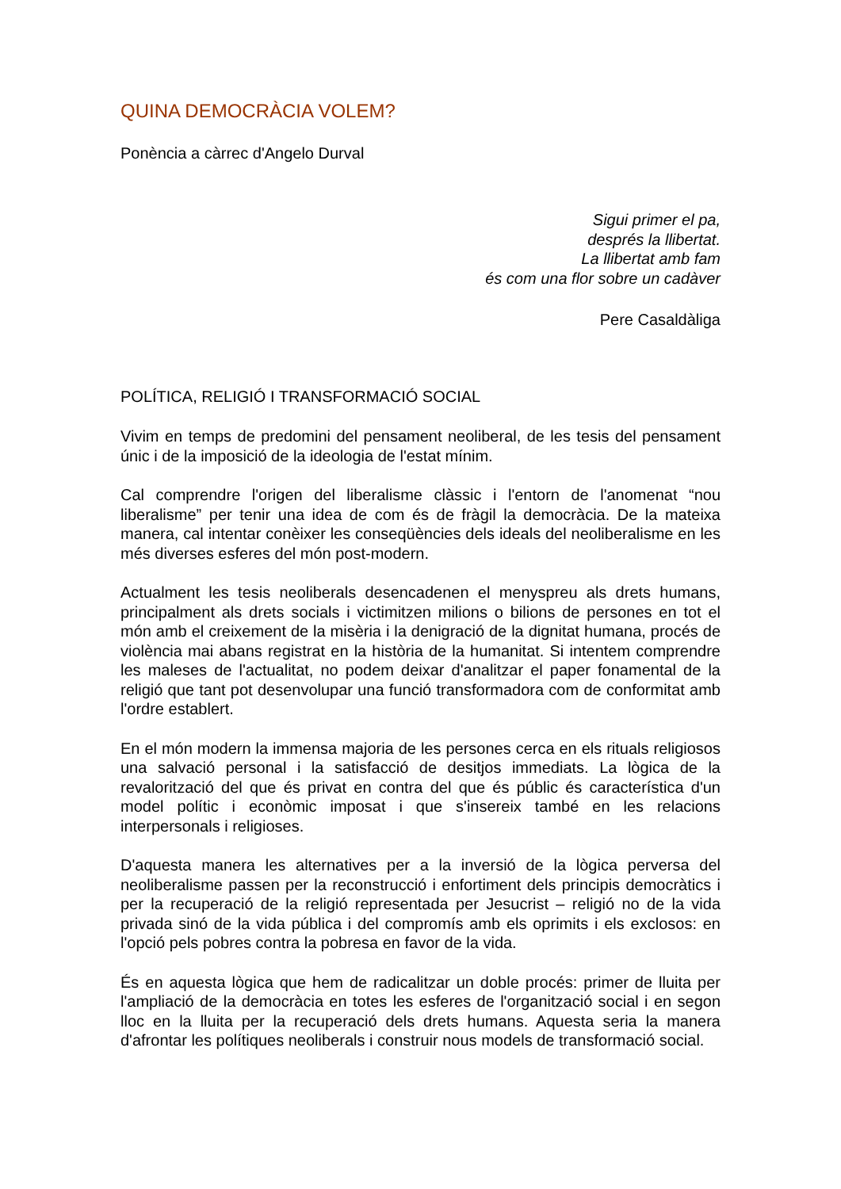QUINA DEMOCRÀCIA VOLEM?
Ponència a càrrec d'Angelo Durval
Sigui primer el pa,
després la llibertat.
La llibertat amb fam
és com una flor sobre un cadàver
Pere Casaldàliga
POLÍTICA, RELIGIÓ I TRANSFORMACIÓ SOCIAL
Vivim en temps de predomini del pensament neoliberal, de les tesis del pensament únic i de la imposició de la ideologia de l'estat mínim.
Cal comprendre l'origen del liberalisme clàssic i l'entorn de l'anomenat “nou liberalisme” per tenir una idea de com és de fràgil la democràcia. De la mateixa manera, cal intentar conèixer les conseqüències dels ideals del neoliberalisme en les més diverses esferes del món post-modern.
Actualment les tesis neoliberals desencadenen el menyspreu als drets humans, principalment als drets socials i victimitzen milions o bilions de persones en tot el món amb el creixement de la misèria i la denigració de la dignitat humana, procés de violència mai abans registrat en la història de la humanitat. Si intentem comprendre les maleses de l'actualitat, no podem deixar d'analitzar el paper fonamental de la religió que tant pot desenvolupar una funció transformadora com de conformitat amb l'ordre establert.
En el món modern la immensa majoria de les persones cerca en els rituals religiosos una salvació personal i la satisfacció de desitjos immediats. La lògica de la revalorització del que és privat en contra del que és públic és característica d'un model polític i econòmic imposat i que s'insereix també en les relacions interpersonals i religioses.
D'aquesta manera les alternatives per a la inversió de la lògica perversa del neoliberalisme passen per la reconstrucció i enfortiment dels principis democràtics i per la recuperació de la religió representada per Jesucrist – religió no de la vida privada sinó de la vida pública i del compromís amb els oprimits i els exclosos: en l'opció pels pobres contra la pobresa en favor de la vida.
És en aquesta lògica que hem de radicalitzar un doble procés: primer de lluita per l'ampliació de la democràcia en totes les esferes de l'organització social i en segon lloc en la lluita per la recuperació dels drets humans. Aquesta seria la manera d'afrontar les polítiques neoliberals i construir nous models de transformació social.